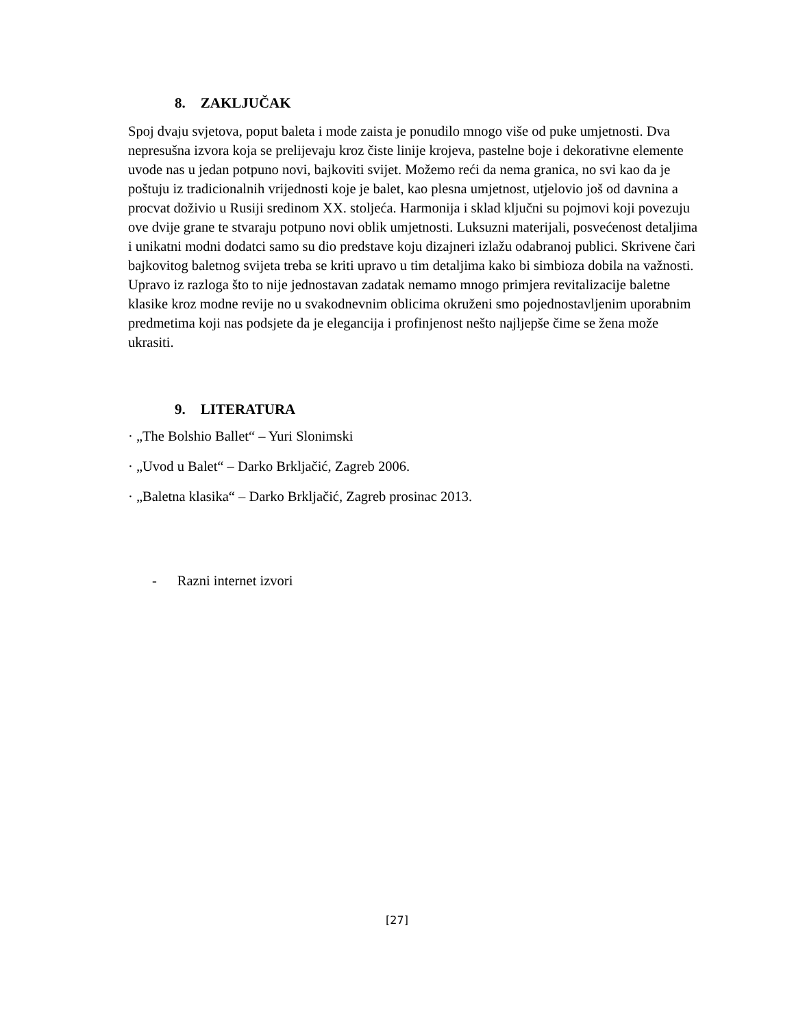8. ZAKLJUČAK
Spoj dvaju svjetova, poput baleta i mode zaista je ponudilo mnogo više od puke umjetnosti. Dva nepresušna izvora koja se prelijevaju kroz čiste linije krojeva, pastelne boje i dekorativne elemente uvode nas u jedan potpuno novi, bajkoviti svijet. Možemo reći da nema granica, no svi kao da je poštuju iz tradicionalnih vrijednosti koje je balet, kao plesna umjetnost, utjelovio još od davnina a procvat doživio u Rusiji sredinom XX. stoljeća. Harmonija i sklad ključni su pojmovi koji povezuju ove dvije grane te stvaraju potpuno novi oblik umjetnosti. Luksuzni materijali, posvećenost detaljima i unikatni modni dodatci samo su dio predstave koju dizajneri izlažu odabranoj publici. Skrivene čari bajkovitog baletnog svijeta treba se kriti upravo u tim detaljima kako bi simbioza dobila na važnosti. Upravo iz razloga što to nije jednostavan zadatak nemamo mnogo primjera revitalizacije baletne klasike kroz modne revije no u svakodnevnim oblicima okruženi smo pojednostavljenim uporabnim predmetima koji nas podsjete da je elegancija i profinjenost nešto najljepše čime se žena može ukrasiti.
9. LITERATURA
· „The Bolshio Ballet“ – Yuri Slonimski
· „Uvod u Balet“ – Darko Brkljačić, Zagreb 2006.
· „Baletna klasika“ – Darko Brkljačić, Zagreb prosinac 2013.
- Razni internet izvori
[27]